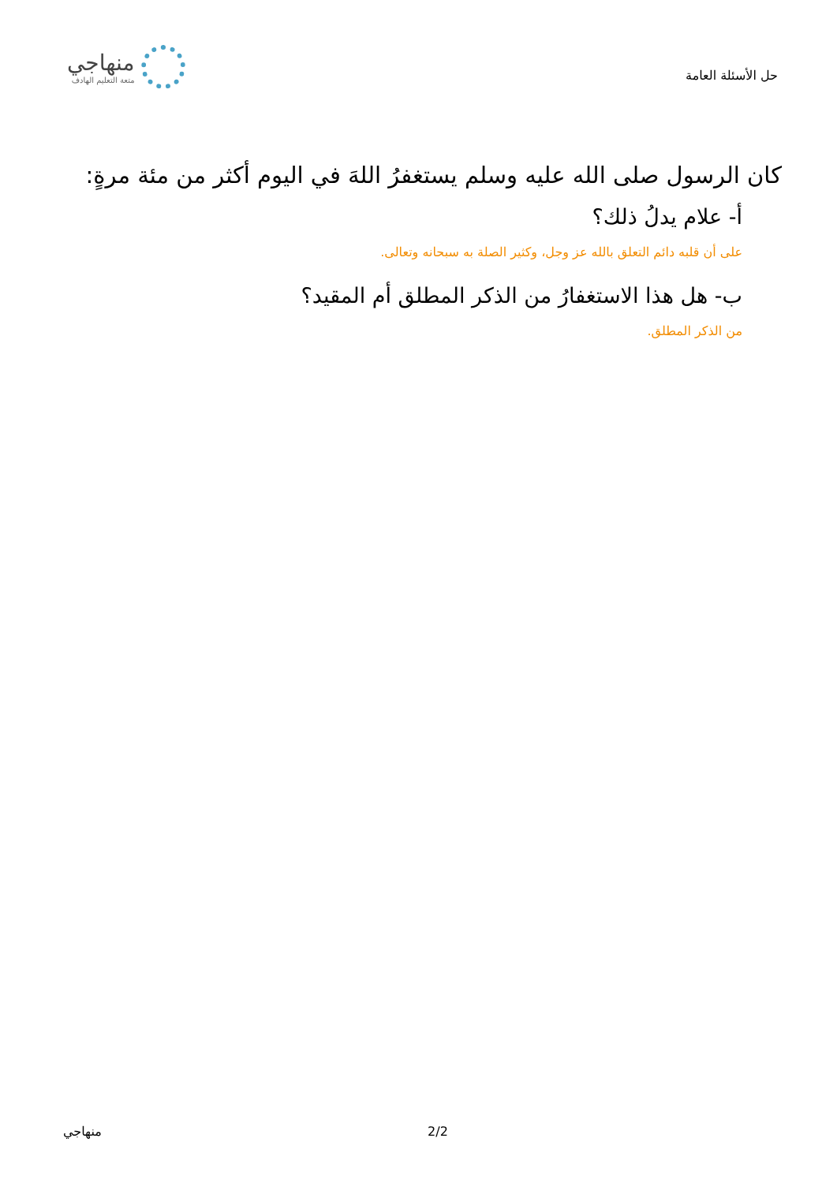حل الأسئلة العامة
منهاجي
متعة التعليم الهادف
كان الرسول صلى الله عليه وسلم يستغفرُ اللهَ في اليوم أكثر من مئة مرةٍ:
أ- علام يدلُ ذلك؟
على أن قلبه دائم التعلق بالله عز وجل، وكثير الصلة به سبحانه وتعالى.
ب- هل هذا الاستغفارُ من الذكر المطلق أم المقيد؟
من الذكر المطلق.
منهاجي 2/2